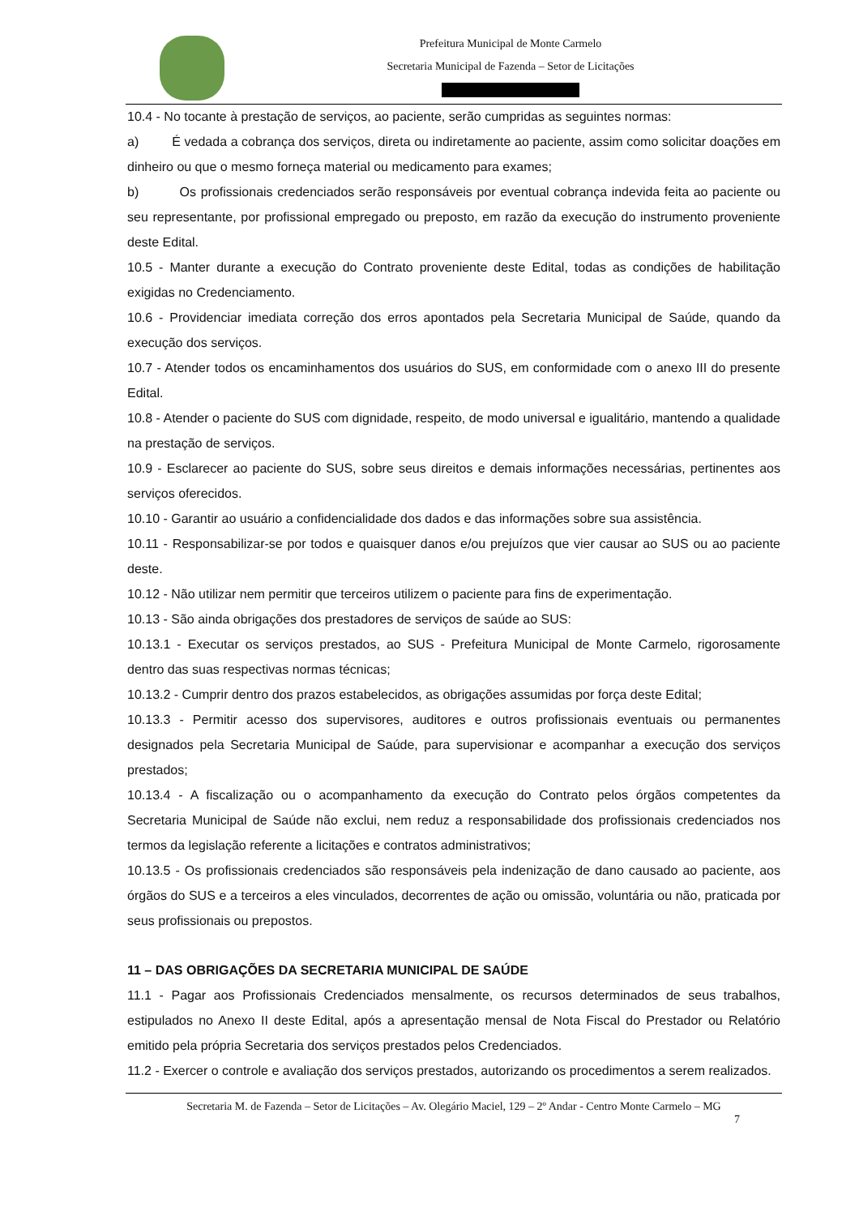Prefeitura Municipal de Monte Carmelo
Secretaria Municipal de Fazenda – Setor de Licitações
10.4 - No tocante à prestação de serviços, ao paciente, serão cumpridas as seguintes normas:
a) É vedada a cobrança dos serviços, direta ou indiretamente ao paciente, assim como solicitar doações em dinheiro ou que o mesmo forneça material ou medicamento para exames;
b) Os profissionais credenciados serão responsáveis por eventual cobrança indevida feita ao paciente ou seu representante, por profissional empregado ou preposto, em razão da execução do instrumento proveniente deste Edital.
10.5 - Manter durante a execução do Contrato proveniente deste Edital, todas as condições de habilitação exigidas no Credenciamento.
10.6 - Providenciar imediata correção dos erros apontados pela Secretaria Municipal de Saúde, quando da execução dos serviços.
10.7 - Atender todos os encaminhamentos dos usuários do SUS, em conformidade com o anexo III do presente Edital.
10.8 - Atender o paciente do SUS com dignidade, respeito, de modo universal e igualitário, mantendo a qualidade na prestação de serviços.
10.9 - Esclarecer ao paciente do SUS, sobre seus direitos e demais informações necessárias, pertinentes aos serviços oferecidos.
10.10 - Garantir ao usuário a confidencialidade dos dados e das informações sobre sua assistência.
10.11 - Responsabilizar-se por todos e quaisquer danos e/ou prejuízos que vier causar ao SUS ou ao paciente deste.
10.12 - Não utilizar nem permitir que terceiros utilizem o paciente para fins de experimentação.
10.13 - São ainda obrigações dos prestadores de serviços de saúde ao SUS:
10.13.1 - Executar os serviços prestados, ao SUS - Prefeitura Municipal de Monte Carmelo, rigorosamente dentro das suas respectivas normas técnicas;
10.13.2 - Cumprir dentro dos prazos estabelecidos, as obrigações assumidas por força deste Edital;
10.13.3 - Permitir acesso dos supervisores, auditores e outros profissionais eventuais ou permanentes designados pela Secretaria Municipal de Saúde, para supervisionar e acompanhar a execução dos serviços prestados;
10.13.4 - A fiscalização ou o acompanhamento da execução do Contrato pelos órgãos competentes da Secretaria Municipal de Saúde não exclui, nem reduz a responsabilidade dos profissionais credenciados nos termos da legislação referente a licitações e contratos administrativos;
10.13.5 - Os profissionais credenciados são responsáveis pela indenização de dano causado ao paciente, aos órgãos do SUS e a terceiros a eles vinculados, decorrentes de ação ou omissão, voluntária ou não, praticada por seus profissionais ou prepostos.
11 – DAS OBRIGAÇÕES DA SECRETARIA MUNICIPAL DE SAÚDE
11.1 - Pagar aos Profissionais Credenciados mensalmente, os recursos determinados de seus trabalhos, estipulados no Anexo II deste Edital, após a apresentação mensal de Nota Fiscal do Prestador ou Relatório emitido pela própria Secretaria dos serviços prestados pelos Credenciados.
11.2 - Exercer o controle e avaliação dos serviços prestados, autorizando os procedimentos a serem realizados.
Secretaria M. de Fazenda – Setor de Licitações – Av. Olegário Maciel, 129 – 2º Andar - Centro Monte Carmelo – MG
7